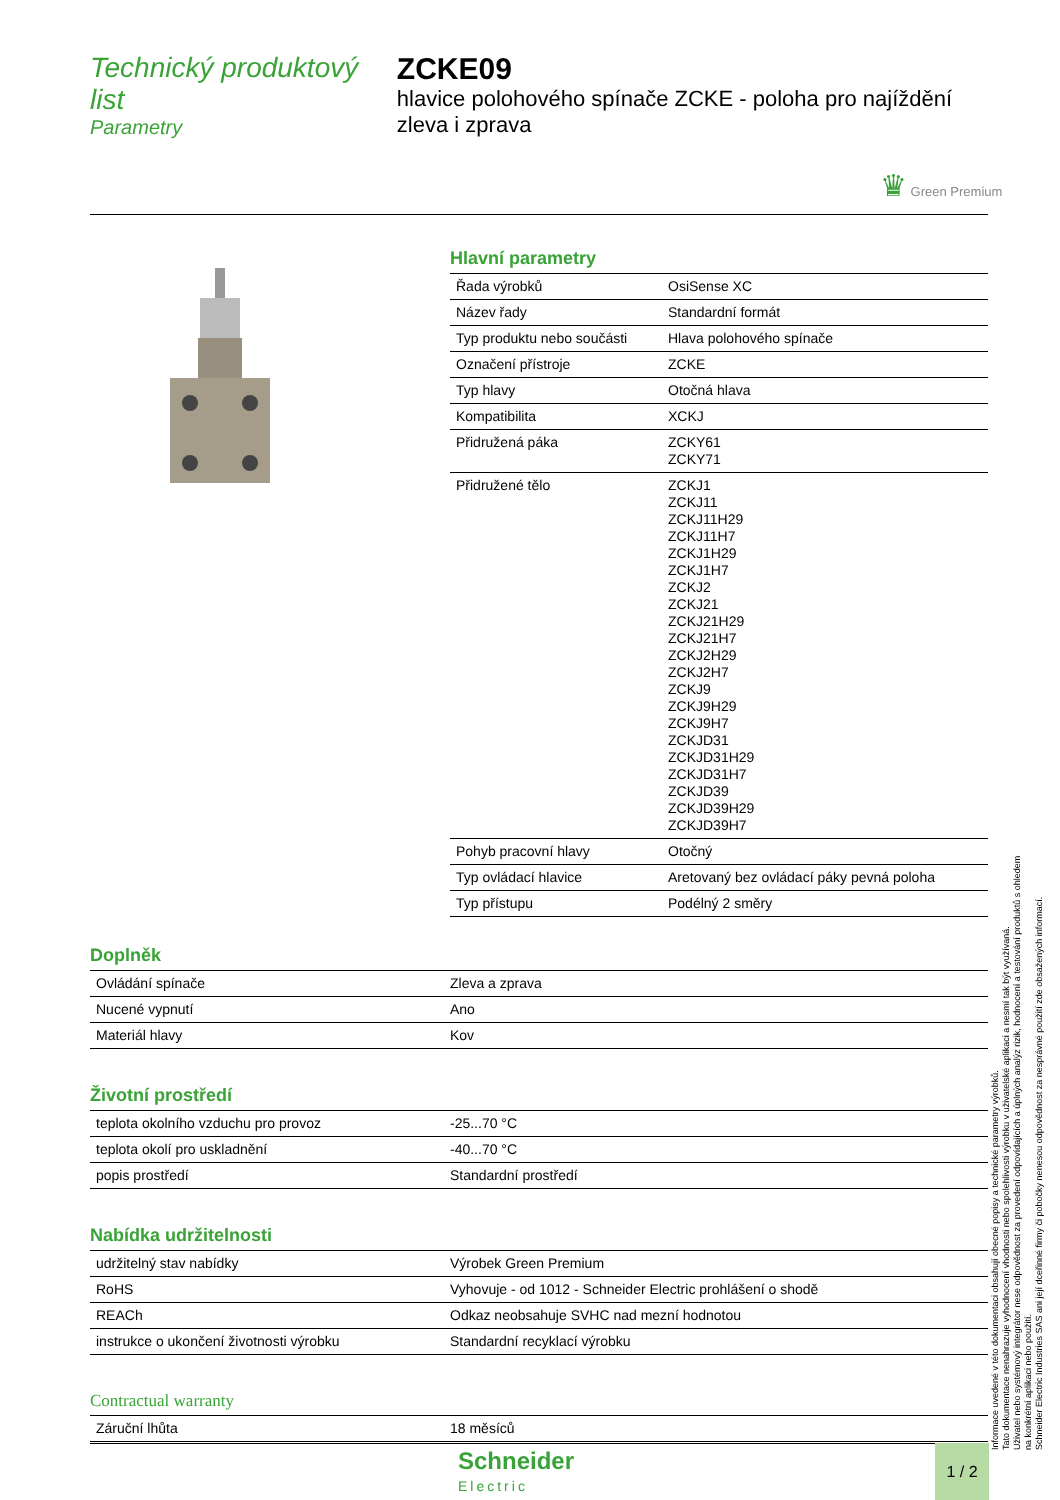Technický produktový list
Parametry
ZCKE09
hlavice polohového spínače ZCKE - poloha pro najíždění zleva i zprava
♛ Green Premium
Hlavní parametry
| Řada výrobků | OsiSense XC |
| Název řady | Standardní formát |
| Typ produktu nebo součásti | Hlava polohového spínače |
| Označení přístroje | ZCKE |
| Typ hlavy | Otočná hlava |
| Kompatibilita | XCKJ |
| Přidružená páka | ZCKY61 ZCKY71 |
| Přidružené tělo | ZCKJ1 ZCKJ11 ZCKJ11H29 ZCKJ11H7 ZCKJ1H29 ZCKJ1H7 ZCKJ2 ZCKJ21 ZCKJ21H29 ZCKJ21H7 ZCKJ2H29 ZCKJ2H7 ZCKJ9 ZCKJ9H29 ZCKJ9H7 ZCKJD31 ZCKJD31H29 ZCKJD31H7 ZCKJD39 ZCKJD39H29 ZCKJD39H7 |
| Pohyb pracovní hlavy | Otočný |
| Typ ovládací hlavice | Aretovaný bez ovládací páky pevná poloha |
| Typ přístupu | Podélný 2 směry |
Doplněk
| Ovládání spínače | Zleva a zprava |
| Nucené vypnutí | Ano |
| Materiál hlavy | Kov |
Životní prostředí
| teplota okolního vzduchu pro provoz | -25...70 °C |
| teplota okolí pro uskladnění | -40...70 °C |
| popis prostředí | Standardní prostředí |
Nabídka udržitelnosti
| udržitelný stav nabídky | Výrobek Green Premium |
| RoHS | Vyhovuje - od 1012 - Schneider Electric prohlášení o shodě |
| REACh | Odkaz neobsahuje SVHC nad mezní hodnotou |
| instrukce o ukončení životnosti výrobku | Standardní recyklací výrobku |
Contractual warranty
| Záruční lhůta | 18 měsíců |
Informace uvedené v této dokumentaci obsahují obecné popisy a technické parametry výrobků.
Tato dokumentace nenahrazuje vyhodnocení vhodnosti nebo spolehlivosti výrobku v uživatelské aplikaci a nesmí tak být využívaná.
Uživatel nebo systémový integrátor nese odpovědnost za provedení odpovídajících a úplných analýz rizik, hodnocení a testování produktů s ohledem na konkrétní aplikaci nebo použití.
Schneider Electric Industries SAS ani její dceřinné firmy či pobočky nenesou odpovědnost za nesprávné použití zde obsažených informací.
Schneider
Electric
1 / 2